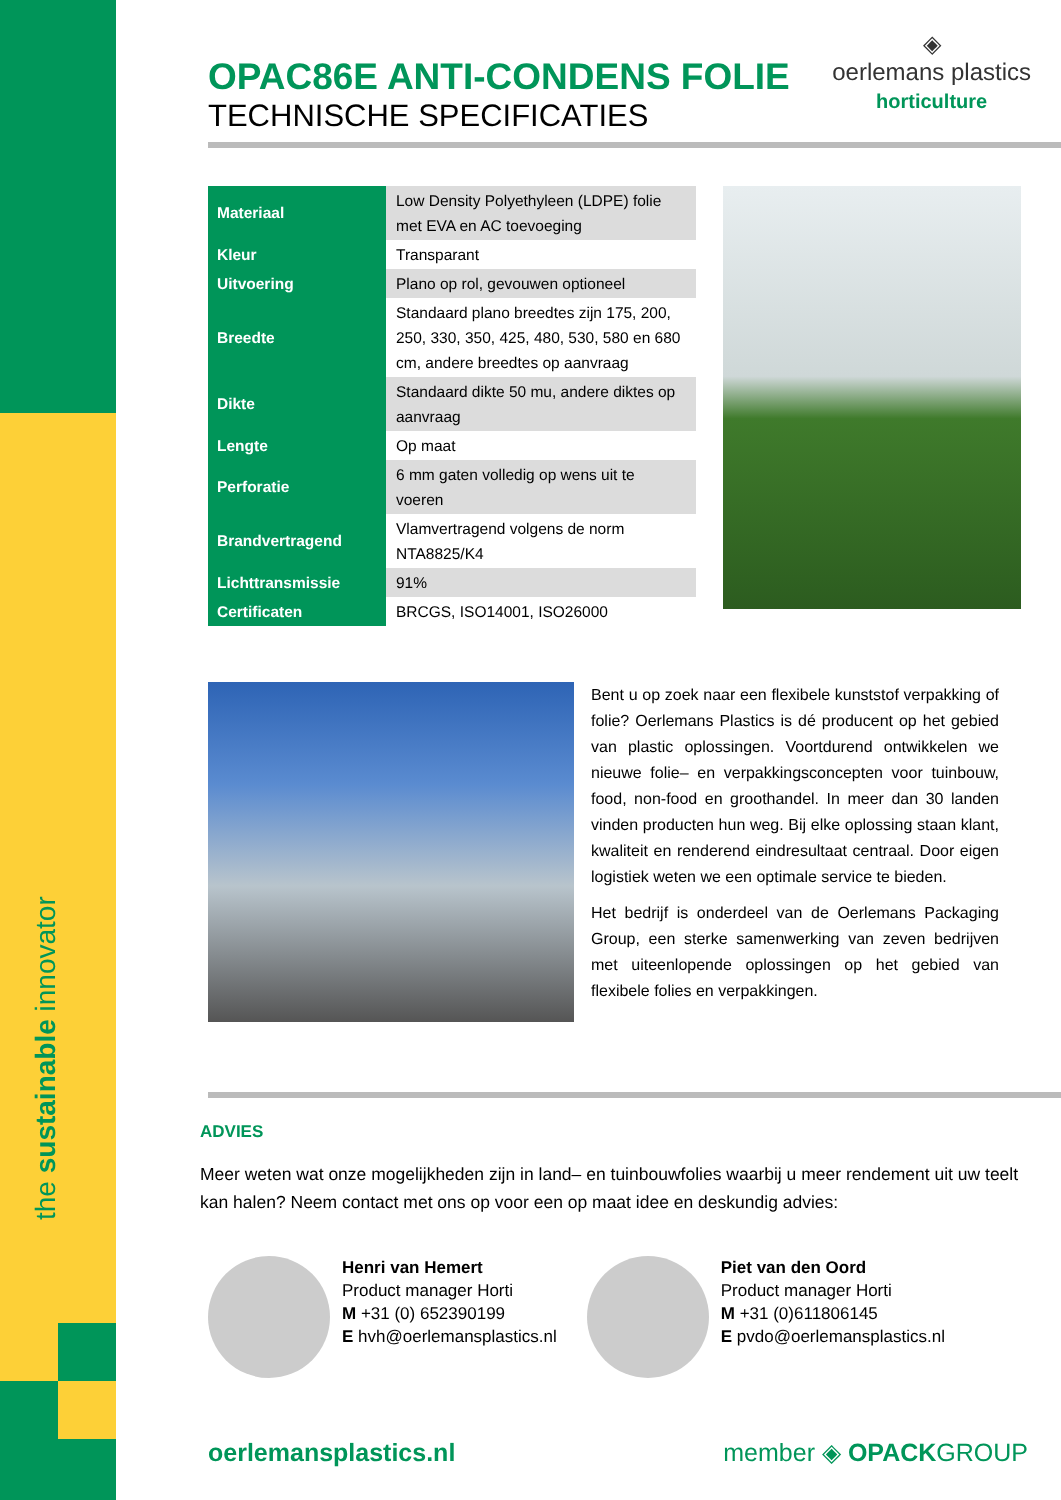the sustainable innovator
◈
oerlemans plastics
horticulture
OPAC86E ANTI-CONDENS FOLIE
TECHNISCHE SPECIFICATIES
| Materiaal | Low Density Polyethyleen (LDPE) folie met EVA en AC toevoeging |
| Kleur | Transparant |
| Uitvoering | Plano op rol, gevouwen optioneel |
| Breedte | Standaard plano breedtes zijn 175, 200, 250, 330, 350, 425, 480, 530, 580 en 680 cm, andere breedtes op aanvraag |
| Dikte | Standaard dikte 50 mu, andere diktes op aanvraag |
| Lengte | Op maat |
| Perforatie | 6 mm gaten volledig op wens uit te voeren |
| Brandvertragend | Vlamvertragend volgens de norm NTA8825/K4 |
| Lichttransmissie | 91% |
| Certificaten | BRCGS, ISO14001, ISO26000 |
Bent u op zoek naar een flexibele kunststof verpakking of folie? Oerlemans Plastics is dé producent op het gebied van plastic oplossingen. Voortdurend ontwikkelen we nieuwe folie– en verpakkingsconcepten voor tuinbouw, food, non-food en groothandel. In meer dan 30 landen vinden producten hun weg. Bij elke oplossing staan klant, kwaliteit en renderend eindresultaat centraal. Door eigen logistiek weten we een optimale service te bieden.
Het bedrijf is onderdeel van de Oerlemans Packaging Group, een sterke samenwerking van zeven bedrijven met uiteenlopende oplossingen op het gebied van flexibele folies en verpakkingen.
ADVIES
Meer weten wat onze mogelijkheden zijn in land– en tuinbouwfolies waarbij u meer rendement uit uw teelt kan halen? Neem contact met ons op voor een op maat idee en deskundig advies:
Henri van Hemert
Product manager Horti
M +31 (0) 652390199
E hvh@oerlemansplastics.nl
Piet van den Oord
Product manager Horti
M +31 (0)611806145
E pvdo@oerlemansplastics.nl
oerlemansplastics.nl member ◈ OPACKGROUP